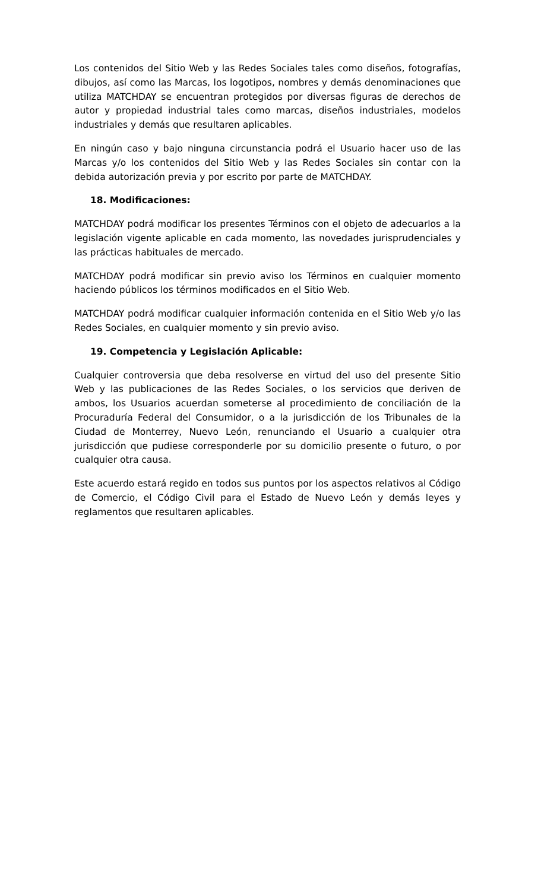Los contenidos del Sitio Web y las Redes Sociales tales como diseños, fotografías, dibujos, así como las Marcas, los logotipos, nombres y demás denominaciones que utiliza MATCHDAY se encuentran protegidos por diversas figuras de derechos de autor y propiedad industrial tales como marcas, diseños industriales, modelos industriales y demás que resultaren aplicables.
En ningún caso y bajo ninguna circunstancia podrá el Usuario hacer uso de las Marcas y/o los contenidos del Sitio Web y las Redes Sociales sin contar con la debida autorización previa y por escrito por parte de MATCHDAY.
18. Modificaciones:
MATCHDAY podrá modificar los presentes Términos con el objeto de adecuarlos a la legislación vigente aplicable en cada momento, las novedades jurisprudenciales y las prácticas habituales de mercado.
MATCHDAY podrá modificar sin previo aviso los Términos en cualquier momento haciendo públicos los términos modificados en el Sitio Web.
MATCHDAY podrá modificar cualquier información contenida en el Sitio Web y/o las Redes Sociales, en cualquier momento y sin previo aviso.
19. Competencia y Legislación Aplicable:
Cualquier controversia que deba resolverse en virtud del uso del presente Sitio Web y las publicaciones de las Redes Sociales, o los servicios que deriven de ambos, los Usuarios acuerdan someterse al procedimiento de conciliación de la Procuraduría Federal del Consumidor, o a la jurisdicción de los Tribunales de la Ciudad de Monterrey, Nuevo León, renunciando el Usuario a cualquier otra jurisdicción que pudiese corresponderle por su domicilio presente o futuro, o por cualquier otra causa.
Este acuerdo estará regido en todos sus puntos por los aspectos relativos al Código de Comercio, el Código Civil para el Estado de Nuevo León y demás leyes y reglamentos que resultaren aplicables.